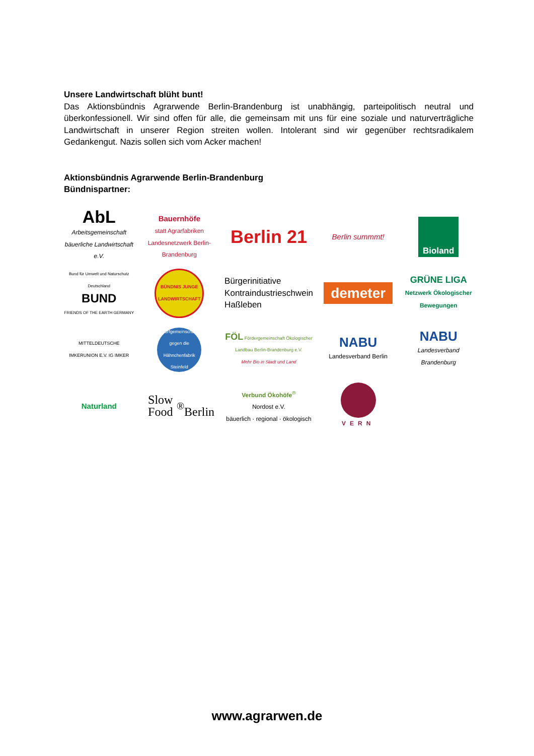Unsere Landwirtschaft blüht bunt!
Das Aktionsbündnis Agrarwende Berlin-Brandenburg ist unabhängig, parteipolitisch neutral und überkonfessionell. Wir sind offen für alle, die gemeinsam mit uns für eine soziale und naturverträgliche Landwirtschaft in unserer Region streiten wollen. Intolerant sind wir gegenüber rechtsradikalem Gedankengut. Nazis sollen sich vom Acker machen!
Aktionsbündnis Agrarwende Berlin-Brandenburg
Bündnispartner:
AbL
Arbeitsgemeinschaft bäuerliche Landwirtschaft e.V.
Bauernhöfe
statt Agrarfabriken
Landesnetzwerk Berlin-Brandenburg
Berlin 21
Berlin summmt!
Bioland
Bund für Umwelt und Naturschutz Deutschland
BUND
FRIENDS OF THE EARTH GERMANY
BÜNDNIS JUNGE LANDWIRTSCHAFT
Bürgerinitiative
Kontraindustrieschwein
Haßleben
demeter
GRÜNE LIGA Netzwerk Ökologischer Bewegungen
MITTELDEUTSCHE IMKERUNION E.V. IG IMKER
Dorfgemeinschaft gegen die Hähnchenfabrik Steinfeld
FÖL Fördergemeinschaft Ökologischer Landbau Berlin-Brandenburg e.V.
Mehr Bio in Stadt und Land
NABU
Landesverband Berlin
NABU
Landesverband Brandenburg
Naturland
Slow Food<sup>®</sup>
Berlin
Verbund Ökohöfe<sup>®</sup>
Nordost e.V.
bäuerlich · regional · ökologisch
VERN
www.agrarwen.de